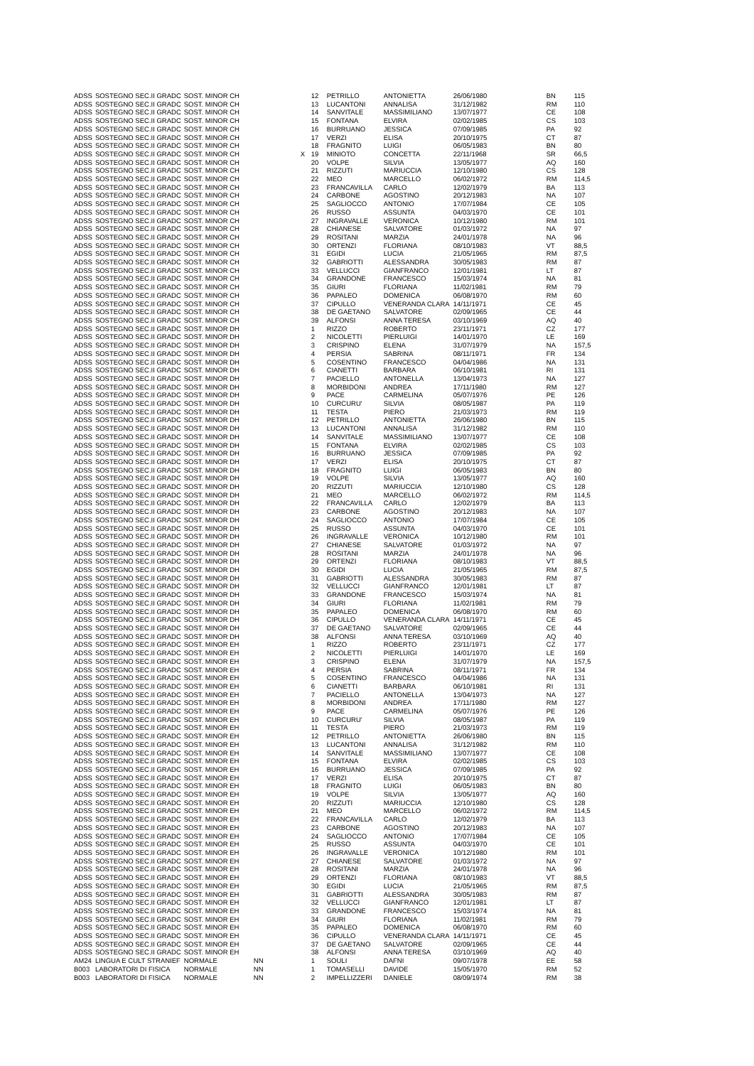| ADSS | SOSTEGNO SEC.II GRADC | SOST. MINOR CH | | | 12 | PETRILLO | ANTONIETTA | 26/06/1980 | BN | 115 |
| ADSS | SOSTEGNO SEC.II GRADC | SOST. MINOR CH | | | 13 | LUCANTONI | ANNALISA | 31/12/1982 | RM | 110 |
| ADSS | SOSTEGNO SEC.II GRADC | SOST. MINOR CH | | | 14 | SANVITALE | MASSIMILIANO | 13/07/1977 | CE | 108 |
| ADSS | SOSTEGNO SEC.II GRADC | SOST. MINOR CH | | | 15 | FONTANA | ELVIRA | 02/02/1985 | CS | 103 |
| ADSS | SOSTEGNO SEC.II GRADC | SOST. MINOR CH | | | 16 | BURRUANO | JESSICA | 07/09/1985 | PA | 92 |
| ADSS | SOSTEGNO SEC.II GRADC | SOST. MINOR CH | | | 17 | VERZI | ELISA | 20/10/1975 | CT | 87 |
| ADSS | SOSTEGNO SEC.II GRADC | SOST. MINOR CH | | | 18 | FRAGNITO | LUIGI | 06/05/1983 | BN | 80 |
| ADSS | SOSTEGNO SEC.II GRADC | SOST. MINOR CH | | X | 19 | MINIOTO | CONCETTA | 22/11/1968 | SR | 66,5 |
| ADSS | SOSTEGNO SEC.II GRADC | SOST. MINOR CH | | | 20 | VOLPE | SILVIA | 13/05/1977 | AQ | 160 |
| ADSS | SOSTEGNO SEC.II GRADC | SOST. MINOR CH | | | 21 | RIZZUTI | MARIUCCIA | 12/10/1980 | CS | 128 |
| ADSS | SOSTEGNO SEC.II GRADC | SOST. MINOR CH | | | 22 | MEO | MARCELLO | 06/02/1972 | RM | 114,5 |
| ADSS | SOSTEGNO SEC.II GRADC | SOST. MINOR CH | | | 23 | FRANCAVILLA | CARLO | 12/02/1979 | BA | 113 |
| ADSS | SOSTEGNO SEC.II GRADC | SOST. MINOR CH | | | 24 | CARBONE | AGOSTINO | 20/12/1983 | NA | 107 |
| ADSS | SOSTEGNO SEC.II GRADC | SOST. MINOR CH | | | 25 | SAGLIOCCO | ANTONIO | 17/07/1984 | CE | 105 |
| ADSS | SOSTEGNO SEC.II GRADC | SOST. MINOR CH | | | 26 | RUSSO | ASSUNTA | 04/03/1970 | CE | 101 |
| ADSS | SOSTEGNO SEC.II GRADC | SOST. MINOR CH | | | 27 | INGRAVALLE | VERONICA | 10/12/1980 | RM | 101 |
| ADSS | SOSTEGNO SEC.II GRADC | SOST. MINOR CH | | | 28 | CHIANESE | SALVATORE | 01/03/1972 | NA | 97 |
| ADSS | SOSTEGNO SEC.II GRADC | SOST. MINOR CH | | | 29 | ROSITANI | MARZIA | 24/01/1978 | NA | 96 |
| ADSS | SOSTEGNO SEC.II GRADC | SOST. MINOR CH | | | 30 | ORTENZI | FLORIANA | 08/10/1983 | VT | 88,5 |
| ADSS | SOSTEGNO SEC.II GRADC | SOST. MINOR CH | | | 31 | EGIDI | LUCIA | 21/05/1965 | RM | 87,5 |
| ADSS | SOSTEGNO SEC.II GRADC | SOST. MINOR CH | | | 32 | GABRIOTTI | ALESSANDRA | 30/05/1983 | RM | 87 |
| ADSS | SOSTEGNO SEC.II GRADC | SOST. MINOR CH | | | 33 | VELLUCCI | GIANFRANCO | 12/01/1981 | LT | 87 |
| ADSS | SOSTEGNO SEC.II GRADC | SOST. MINOR CH | | | 34 | GRANDONE | FRANCESCO | 15/03/1974 | NA | 81 |
| ADSS | SOSTEGNO SEC.II GRADC | SOST. MINOR CH | | | 35 | GIURI | FLORIANA | 11/02/1981 | RM | 79 |
| ADSS | SOSTEGNO SEC.II GRADC | SOST. MINOR CH | | | 36 | PAPALEO | DOMENICA | 06/08/1970 | RM | 60 |
| ADSS | SOSTEGNO SEC.II GRADC | SOST. MINOR CH | | | 37 | CIPULLO | VENERANDA CLARA | 14/11/1971 | CE | 45 |
| ADSS | SOSTEGNO SEC.II GRADC | SOST. MINOR CH | | | 38 | DE GAETANO | SALVATORE | 02/09/1965 | CE | 44 |
| ADSS | SOSTEGNO SEC.II GRADC | SOST. MINOR CH | | | 39 | ALFONSI | ANNA TERESA | 03/10/1969 | AQ | 40 |
| ADSS | SOSTEGNO SEC.II GRADC | SOST. MINOR DH | | | 1 | RIZZO | ROBERTO | 23/11/1971 | CZ | 177 |
| ADSS | SOSTEGNO SEC.II GRADC | SOST. MINOR DH | | | 2 | NICOLETTI | PIERLUIGI | 14/01/1970 | LE | 169 |
| ADSS | SOSTEGNO SEC.II GRADC | SOST. MINOR DH | | | 3 | CRISPINO | ELENA | 31/07/1979 | NA | 157,5 |
| ADSS | SOSTEGNO SEC.II GRADC | SOST. MINOR DH | | | 4 | PERSIA | SABRINA | 08/11/1971 | FR | 134 |
| ADSS | SOSTEGNO SEC.II GRADC | SOST. MINOR DH | | | 5 | COSENTINO | FRANCESCO | 04/04/1986 | NA | 131 |
| ADSS | SOSTEGNO SEC.II GRADC | SOST. MINOR DH | | | 6 | CIANETTI | BARBARA | 06/10/1981 | RI | 131 |
| ADSS | SOSTEGNO SEC.II GRADC | SOST. MINOR DH | | | 7 | PACIELLO | ANTONELLA | 13/04/1973 | NA | 127 |
| ADSS | SOSTEGNO SEC.II GRADC | SOST. MINOR DH | | | 8 | MORBIDONI | ANDREA | 17/11/1980 | RM | 127 |
| ADSS | SOSTEGNO SEC.II GRADC | SOST. MINOR DH | | | 9 | PACE | CARMELINA | 05/07/1976 | PE | 126 |
| ADSS | SOSTEGNO SEC.II GRADC | SOST. MINOR DH | | | 10 | CURCURU' | SILVIA | 08/05/1987 | PA | 119 |
| ADSS | SOSTEGNO SEC.II GRADC | SOST. MINOR DH | | | 11 | TESTA | PIERO | 21/03/1973 | RM | 119 |
| ADSS | SOSTEGNO SEC.II GRADC | SOST. MINOR DH | | | 12 | PETRILLO | ANTONIETTA | 26/06/1980 | BN | 115 |
| ADSS | SOSTEGNO SEC.II GRADC | SOST. MINOR DH | | | 13 | LUCANTONI | ANNALISA | 31/12/1982 | RM | 110 |
| ADSS | SOSTEGNO SEC.II GRADC | SOST. MINOR DH | | | 14 | SANVITALE | MASSIMILIANO | 13/07/1977 | CE | 108 |
| ADSS | SOSTEGNO SEC.II GRADC | SOST. MINOR DH | | | 15 | FONTANA | ELVIRA | 02/02/1985 | CS | 103 |
| ADSS | SOSTEGNO SEC.II GRADC | SOST. MINOR DH | | | 16 | BURRUANO | JESSICA | 07/09/1985 | PA | 92 |
| ADSS | SOSTEGNO SEC.II GRADC | SOST. MINOR DH | | | 17 | VERZI | ELISA | 20/10/1975 | CT | 87 |
| ADSS | SOSTEGNO SEC.II GRADC | SOST. MINOR DH | | | 18 | FRAGNITO | LUIGI | 06/05/1983 | BN | 80 |
| ADSS | SOSTEGNO SEC.II GRADC | SOST. MINOR DH | | | 19 | VOLPE | SILVIA | 13/05/1977 | AQ | 160 |
| ADSS | SOSTEGNO SEC.II GRADC | SOST. MINOR DH | | | 20 | RIZZUTI | MARIUCCIA | 12/10/1980 | CS | 128 |
| ADSS | SOSTEGNO SEC.II GRADC | SOST. MINOR DH | | | 21 | MEO | MARCELLO | 06/02/1972 | RM | 114,5 |
| ADSS | SOSTEGNO SEC.II GRADC | SOST. MINOR DH | | | 22 | FRANCAVILLA | CARLO | 12/02/1979 | BA | 113 |
| ADSS | SOSTEGNO SEC.II GRADC | SOST. MINOR DH | | | 23 | CARBONE | AGOSTINO | 20/12/1983 | NA | 107 |
| ADSS | SOSTEGNO SEC.II GRADC | SOST. MINOR DH | | | 24 | SAGLIOCCO | ANTONIO | 17/07/1984 | CE | 105 |
| ADSS | SOSTEGNO SEC.II GRADC | SOST. MINOR DH | | | 25 | RUSSO | ASSUNTA | 04/03/1970 | CE | 101 |
| ADSS | SOSTEGNO SEC.II GRADC | SOST. MINOR DH | | | 26 | INGRAVALLE | VERONICA | 10/12/1980 | RM | 101 |
| ADSS | SOSTEGNO SEC.II GRADC | SOST. MINOR DH | | | 27 | CHIANESE | SALVATORE | 01/03/1972 | NA | 97 |
| ADSS | SOSTEGNO SEC.II GRADC | SOST. MINOR DH | | | 28 | ROSITANI | MARZIA | 24/01/1978 | NA | 96 |
| ADSS | SOSTEGNO SEC.II GRADC | SOST. MINOR DH | | | 29 | ORTENZI | FLORIANA | 08/10/1983 | VT | 88,5 |
| ADSS | SOSTEGNO SEC.II GRADC | SOST. MINOR DH | | | 30 | EGIDI | LUCIA | 21/05/1965 | RM | 87,5 |
| ADSS | SOSTEGNO SEC.II GRADC | SOST. MINOR DH | | | 31 | GABRIOTTI | ALESSANDRA | 30/05/1983 | RM | 87 |
| ADSS | SOSTEGNO SEC.II GRADC | SOST. MINOR DH | | | 32 | VELLUCCI | GIANFRANCO | 12/01/1981 | LT | 87 |
| ADSS | SOSTEGNO SEC.II GRADC | SOST. MINOR DH | | | 33 | GRANDONE | FRANCESCO | 15/03/1974 | NA | 81 |
| ADSS | SOSTEGNO SEC.II GRADC | SOST. MINOR DH | | | 34 | GIURI | FLORIANA | 11/02/1981 | RM | 79 |
| ADSS | SOSTEGNO SEC.II GRADC | SOST. MINOR DH | | | 35 | PAPALEO | DOMENICA | 06/08/1970 | RM | 60 |
| ADSS | SOSTEGNO SEC.II GRADC | SOST. MINOR DH | | | 36 | CIPULLO | VENERANDA CLARA | 14/11/1971 | CE | 45 |
| ADSS | SOSTEGNO SEC.II GRADC | SOST. MINOR DH | | | 37 | DE GAETANO | SALVATORE | 02/09/1965 | CE | 44 |
| ADSS | SOSTEGNO SEC.II GRADC | SOST. MINOR DH | | | 38 | ALFONSI | ANNA TERESA | 03/10/1969 | AQ | 40 |
| ADSS | SOSTEGNO SEC.II GRADC | SOST. MINOR EH | | | 1 | RIZZO | ROBERTO | 23/11/1971 | CZ | 177 |
| ADSS | SOSTEGNO SEC.II GRADC | SOST. MINOR EH | | | 2 | NICOLETTI | PIERLUIGI | 14/01/1970 | LE | 169 |
| ADSS | SOSTEGNO SEC.II GRADC | SOST. MINOR EH | | | 3 | CRISPINO | ELENA | 31/07/1979 | NA | 157,5 |
| ADSS | SOSTEGNO SEC.II GRADC | SOST. MINOR EH | | | 4 | PERSIA | SABRINA | 08/11/1971 | FR | 134 |
| ADSS | SOSTEGNO SEC.II GRADC | SOST. MINOR EH | | | 5 | COSENTINO | FRANCESCO | 04/04/1986 | NA | 131 |
| ADSS | SOSTEGNO SEC.II GRADC | SOST. MINOR EH | | | 6 | CIANETTI | BARBARA | 06/10/1981 | RI | 131 |
| ADSS | SOSTEGNO SEC.II GRADC | SOST. MINOR EH | | | 7 | PACIELLO | ANTONELLA | 13/04/1973 | NA | 127 |
| ADSS | SOSTEGNO SEC.II GRADC | SOST. MINOR EH | | | 8 | MORBIDONI | ANDREA | 17/11/1980 | RM | 127 |
| ADSS | SOSTEGNO SEC.II GRADC | SOST. MINOR EH | | | 9 | PACE | CARMELINA | 05/07/1976 | PE | 126 |
| ADSS | SOSTEGNO SEC.II GRADC | SOST. MINOR EH | | | 10 | CURCURU' | SILVIA | 08/05/1987 | PA | 119 |
| ADSS | SOSTEGNO SEC.II GRADC | SOST. MINOR EH | | | 11 | TESTA | PIERO | 21/03/1973 | RM | 119 |
| ADSS | SOSTEGNO SEC.II GRADC | SOST. MINOR EH | | | 12 | PETRILLO | ANTONIETTA | 26/06/1980 | BN | 115 |
| ADSS | SOSTEGNO SEC.II GRADC | SOST. MINOR EH | | | 13 | LUCANTONI | ANNALISA | 31/12/1982 | RM | 110 |
| ADSS | SOSTEGNO SEC.II GRADC | SOST. MINOR EH | | | 14 | SANVITALE | MASSIMILIANO | 13/07/1977 | CE | 108 |
| ADSS | SOSTEGNO SEC.II GRADC | SOST. MINOR EH | | | 15 | FONTANA | ELVIRA | 02/02/1985 | CS | 103 |
| ADSS | SOSTEGNO SEC.II GRADC | SOST. MINOR EH | | | 16 | BURRUANO | JESSICA | 07/09/1985 | PA | 92 |
| ADSS | SOSTEGNO SEC.II GRADC | SOST. MINOR EH | | | 17 | VERZI | ELISA | 20/10/1975 | CT | 87 |
| ADSS | SOSTEGNO SEC.II GRADC | SOST. MINOR EH | | | 18 | FRAGNITO | LUIGI | 06/05/1983 | BN | 80 |
| ADSS | SOSTEGNO SEC.II GRADC | SOST. MINOR EH | | | 19 | VOLPE | SILVIA | 13/05/1977 | AQ | 160 |
| ADSS | SOSTEGNO SEC.II GRADC | SOST. MINOR EH | | | 20 | RIZZUTI | MARIUCCIA | 12/10/1980 | CS | 128 |
| ADSS | SOSTEGNO SEC.II GRADC | SOST. MINOR EH | | | 21 | MEO | MARCELLO | 06/02/1972 | RM | 114,5 |
| ADSS | SOSTEGNO SEC.II GRADC | SOST. MINOR EH | | | 22 | FRANCAVILLA | CARLO | 12/02/1979 | BA | 113 |
| ADSS | SOSTEGNO SEC.II GRADC | SOST. MINOR EH | | | 23 | CARBONE | AGOSTINO | 20/12/1983 | NA | 107 |
| ADSS | SOSTEGNO SEC.II GRADC | SOST. MINOR EH | | | 24 | SAGLIOCCO | ANTONIO | 17/07/1984 | CE | 105 |
| ADSS | SOSTEGNO SEC.II GRADC | SOST. MINOR EH | | | 25 | RUSSO | ASSUNTA | 04/03/1970 | CE | 101 |
| ADSS | SOSTEGNO SEC.II GRADC | SOST. MINOR EH | | | 26 | INGRAVALLE | VERONICA | 10/12/1980 | RM | 101 |
| ADSS | SOSTEGNO SEC.II GRADC | SOST. MINOR EH | | | 27 | CHIANESE | SALVATORE | 01/03/1972 | NA | 97 |
| ADSS | SOSTEGNO SEC.II GRADC | SOST. MINOR EH | | | 28 | ROSITANI | MARZIA | 24/01/1978 | NA | 96 |
| ADSS | SOSTEGNO SEC.II GRADC | SOST. MINOR EH | | | 29 | ORTENZI | FLORIANA | 08/10/1983 | VT | 88,5 |
| ADSS | SOSTEGNO SEC.II GRADC | SOST. MINOR EH | | | 30 | EGIDI | LUCIA | 21/05/1965 | RM | 87,5 |
| ADSS | SOSTEGNO SEC.II GRADC | SOST. MINOR EH | | | 31 | GABRIOTTI | ALESSANDRA | 30/05/1983 | RM | 87 |
| ADSS | SOSTEGNO SEC.II GRADC | SOST. MINOR EH | | | 32 | VELLUCCI | GIANFRANCO | 12/01/1981 | LT | 87 |
| ADSS | SOSTEGNO SEC.II GRADC | SOST. MINOR EH | | | 33 | GRANDONE | FRANCESCO | 15/03/1974 | NA | 81 |
| ADSS | SOSTEGNO SEC.II GRADC | SOST. MINOR EH | | | 34 | GIURI | FLORIANA | 11/02/1981 | RM | 79 |
| ADSS | SOSTEGNO SEC.II GRADC | SOST. MINOR EH | | | 35 | PAPALEO | DOMENICA | 06/08/1970 | RM | 60 |
| ADSS | SOSTEGNO SEC.II GRADC | SOST. MINOR EH | | | 36 | CIPULLO | VENERANDA CLARA | 14/11/1971 | CE | 45 |
| ADSS | SOSTEGNO SEC.II GRADC | SOST. MINOR EH | | | 37 | DE GAETANO | SALVATORE | 02/09/1965 | CE | 44 |
| ADSS | SOSTEGNO SEC.II GRADC | SOST. MINOR EH | | | 38 | ALFONSI | ANNA TERESA | 03/10/1969 | AQ | 40 |
| AM24 | LINGUA E CULT STRANIEF | NORMALE | NN | | 1 | SOULI | DAFNI | 09/07/1978 | EE | 58 |
| B003 | LABORATORI DI FISICA | NORMALE | NN | | 1 | TOMASELLI | DAVIDE | 15/05/1970 | RM | 52 |
| B003 | LABORATORI DI FISICA | NORMALE | NN | | 2 | IMPELLIZZERI | DANIELE | 08/09/1974 | RM | 38 |